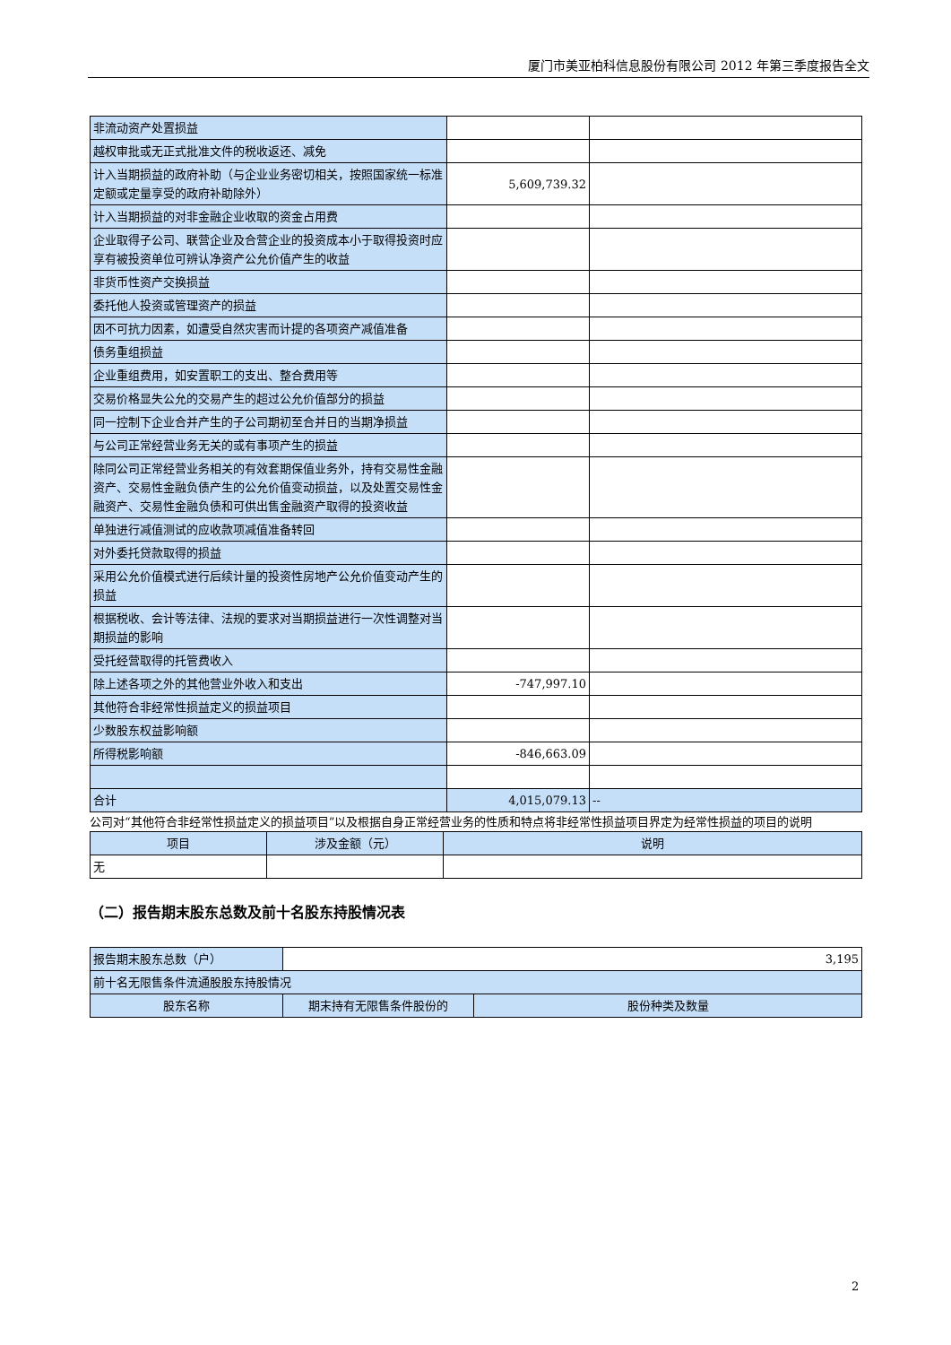厦门市美亚柏科信息股份有限公司 2012 年第三季度报告全文
| 非流动资产处置损益 | | |
| 越权审批或无正式批准文件的税收返还、减免 | | |
| 计入当期损益的政府补助（与企业业务密切相关，按照国家统一标准定额或定量享受的政府补助除外） | 5,609,739.32 | |
| 计入当期损益的对非金融企业收取的资金占用费 | | |
| 企业取得子公司、联营企业及合营企业的投资成本小于取得投资时应享有被投资单位可辨认净资产公允价值产生的收益 | | |
| 非货币性资产交换损益 | | |
| 委托他人投资或管理资产的损益 | | |
| 因不可抗力因素，如遭受自然灾害而计提的各项资产减值准备 | | |
| 债务重组损益 | | |
| 企业重组费用，如安置职工的支出、整合费用等 | | |
| 交易价格显失公允的交易产生的超过公允价值部分的损益 | | |
| 同一控制下企业合并产生的子公司期初至合并日的当期净损益 | | |
| 与公司正常经营业务无关的或有事项产生的损益 | | |
| 除同公司正常经营业务相关的有效套期保值业务外，持有交易性金融资产、交易性金融负债产生的公允价值变动损益，以及处置交易性金融资产、交易性金融负债和可供出售金融资产取得的投资收益 | | |
| 单独进行减值测试的应收款项减值准备转回 | | |
| 对外委托贷款取得的损益 | | |
| 采用公允价值模式进行后续计量的投资性房地产公允价值变动产生的损益 | | |
| 根据税收、会计等法律、法规的要求对当期损益进行一次性调整对当期损益的影响 | | |
| 受托经营取得的托管费收入 | | |
| 除上述各项之外的其他营业外收入和支出 | -747,997.10 | |
| 其他符合非经常性损益定义的损益项目 | | |
| 少数股东权益影响额 | | |
| 所得税影响额 | -846,663.09 | |
| 合计 | 4,015,079.13 | -- |
公司对“其他符合非经常性损益定义的损益项目”以及根据自身正常经营业务的性质和特点将非经常性损益项目界定为经常性损益的项目的说明
| 项目 | 涉及金额（元） | 说明 |
| --- | --- | --- |
| 无 | | |
（二）报告期末股东总数及前十名股东持股情况表
| 报告期末股东总数（户） | 3,195 | |
| 前十名无限售条件流通股股东持股情况 | | |
| 股东名称 | 期末持有无限售条件股份的 | 股份种类及数量 |
2